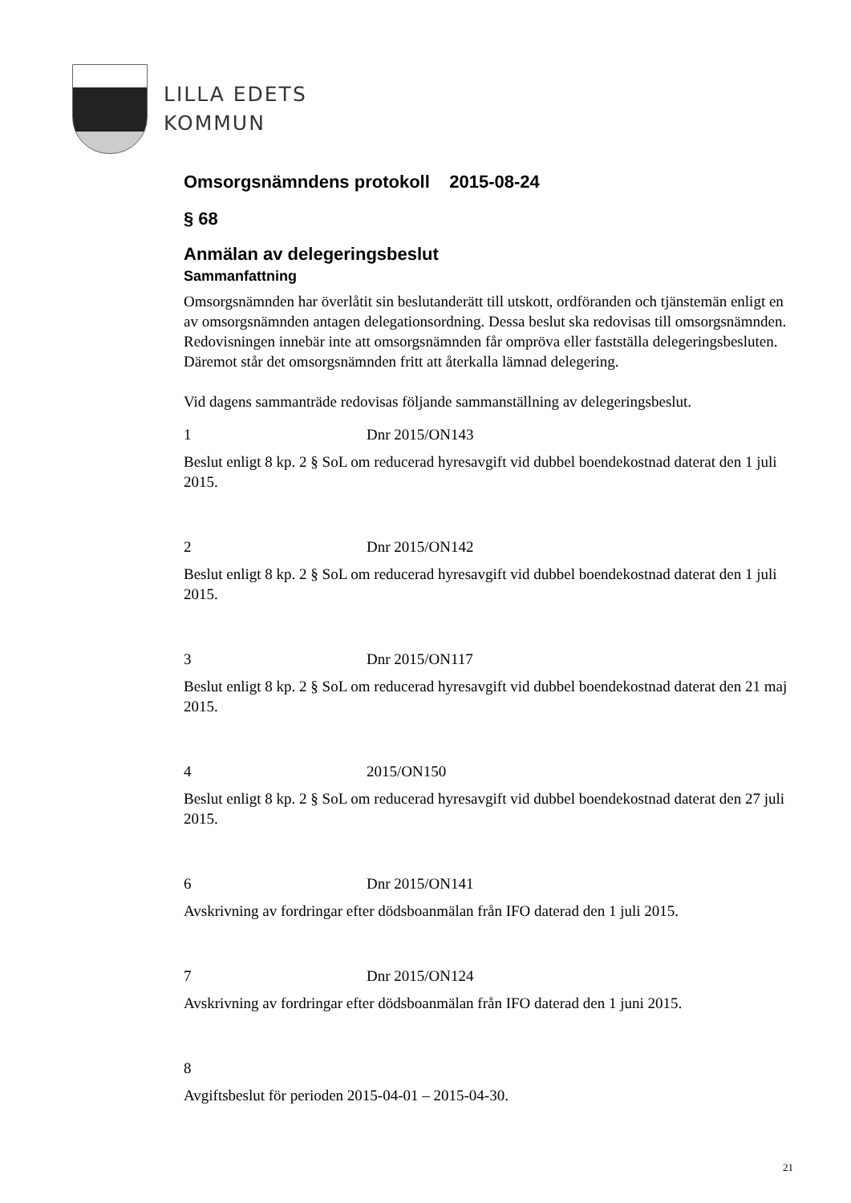LILLA EDETS
KOMMUN
Omsorgsnämndens protokoll 2015-08-24
§ 68
Anmälan av delegeringsbeslut
Sammanfattning
Omsorgsnämnden har överlåtit sin beslutanderätt till utskott, ordföranden och tjänstemän enligt en av omsorgsnämnden antagen delegationsordning. Dessa beslut ska redovisas till omsorgsnämnden. Redovisningen innebär inte att omsorgsnämnden får ompröva eller fastställa delegeringsbesluten. Däremot står det omsorgsnämnden fritt att återkalla lämnad delegering.
Vid dagens sammanträde redovisas följande sammanställning av delegeringsbeslut.
1 Dnr 2015/ON143
Beslut enligt 8 kp. 2 § SoL om reducerad hyresavgift vid dubbel boendekostnad daterat den 1 juli 2015.
2 Dnr 2015/ON142
Beslut enligt 8 kp. 2 § SoL om reducerad hyresavgift vid dubbel boendekostnad daterat den 1 juli 2015.
3 Dnr 2015/ON117
Beslut enligt 8 kp. 2 § SoL om reducerad hyresavgift vid dubbel boendekostnad daterat den 21 maj 2015.
4 2015/ON150
Beslut enligt 8 kp. 2 § SoL om reducerad hyresavgift vid dubbel boendekostnad daterat den 27 juli 2015.
6 Dnr 2015/ON141
Avskrivning av fordringar efter dödsboanmälan från IFO daterad den 1 juli 2015.
7 Dnr 2015/ON124
Avskrivning av fordringar efter dödsboanmälan från IFO daterad den 1 juni 2015.
8
Avgiftsbeslut för perioden 2015-04-01 – 2015-04-30.
21